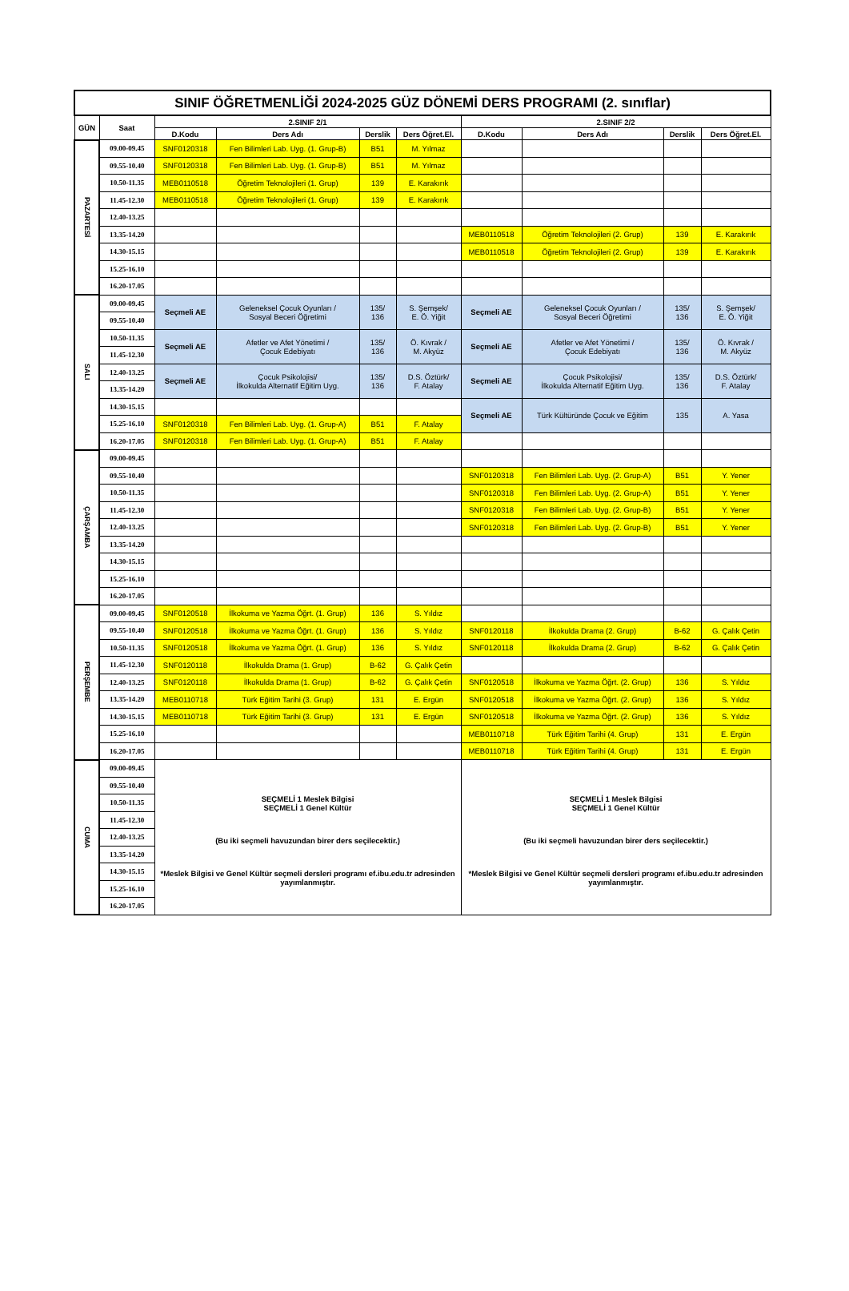| SINIF ÖĞRETMENLİĞİ 2024-2025 GÜZ DÖNEMİ DERS PROGRAMI (2. sınıflar) | | | | | | | | | |
| --- | --- | --- | --- | --- | --- | --- | --- | --- | --- |
| GÜN | Saat | 2.SINIF 2/1 | | | | 2.SINIF 2/2 | | | |
| | | D.Kodu | Ders Adı | Derslik | Ders Öğret.El. | D.Kodu | Ders Adı | Derslik | Ders Öğret.El. |
| PAZARTESİ | 09.00-09.45 | SNF0120318 | Fen Bilimleri Lab. Uyg. (1. Grup-B) | B51 | M. Yılmaz | | | | |
| | 09.55-10.40 | SNF0120318 | Fen Bilimleri Lab. Uyg. (1. Grup-B) | B51 | M. Yılmaz | | | | |
| | 10.50-11.35 | MEB0110518 | Öğretim Teknolojileri (1. Grup) | 139 | E. Karakırık | | | | |
| | 11.45-12.30 | MEB0110518 | Öğretim Teknolojileri (1. Grup) | 139 | E. Karakırık | | | | |
| | 12.40-13.25 | | | | | | | | |
| | 13.35-14.20 | | | | | MEB0110518 | Öğretim Teknolojileri (2. Grup) | 139 | E. Karakırık |
| | 14.30-15.15 | | | | | MEB0110518 | Öğretim Teknolojileri (2. Grup) | 139 | E. Karakırık |
| | 15.25-16.10 | | | | | | | | |
| | 16.20-17.05 | | | | | | | | |
| SALI | 09.00-09.45 | Seçmeli AE | Geleneksel Çocuk Oyunları / Sosyal Beceri Öğretimi | 135/ 136 | S. Şemşek/ E. Ö. Yiğit | Seçmeli AE | Geleneksel Çocuk Oyunları / Sosyal Beceri Öğretimi | 135/ 136 | S. Şemşek/ E. Ö. Yiğit |
| | 09.55-10.40 | | | | | | | | |
| | 10.50-11.35 | Seçmeli AE | Afetler ve Afet Yönetimi / Çocuk Edebiyatı | 135/ 136 | Ö. Kıvrak / M. Akyüz | Seçmeli AE | Afetler ve Afet Yönetimi / Çocuk Edebiyatı | 135/ 136 | Ö. Kıvrak / M. Akyüz |
| | 11.45-12.30 | | | | | | | | |
| | 12.40-13.25 | Seçmeli AE | Çocuk Psikolojisi/ İlkokulda Alternatif Eğitim Uyg. | 135/ 136 | D.S. Öztürk/ F. Atalay | Seçmeli AE | Çocuk Psikolojisi/ İlkokulda Alternatif Eğitim Uyg. | 135/ 136 | D.S. Öztürk/ F. Atalay |
| | 13.35-14.20 | | | | | | | | |
| | 14.30-15.15 | | | | | Seçmeli AE | Türk Kültüründe Çocuk ve Eğitim | 135 | A. Yasa |
| | 15.25-16.10 | SNF0120318 | Fen Bilimleri Lab. Uyg. (1. Grup-A) | B51 | F. Atalay | | | | |
| | 16.20-17.05 | SNF0120318 | Fen Bilimleri Lab. Uyg. (1. Grup-A) | B51 | F. Atalay | | | | |
| ÇARŞAMBA | 09.00-09.45 | | | | | | | | |
| | 09.55-10.40 | | | | | SNF0120318 | Fen Bilimleri Lab. Uyg. (2. Grup-A) | B51 | Y. Yener |
| | 10.50-11.35 | | | | | SNF0120318 | Fen Bilimleri Lab. Uyg. (2. Grup-A) | B51 | Y. Yener |
| | 11.45-12.30 | | | | | SNF0120318 | Fen Bilimleri Lab. Uyg. (2. Grup-B) | B51 | Y. Yener |
| | 12.40-13.25 | | | | | SNF0120318 | Fen Bilimleri Lab. Uyg. (2. Grup-B) | B51 | Y. Yener |
| | 13.35-14.20 | | | | | | | | |
| | 14.30-15.15 | | | | | | | | |
| | 15.25-16.10 | | | | | | | | |
| | 16.20-17.05 | | | | | | | | |
| PERŞEMBE | 09.00-09.45 | SNF0120518 | İlkokuma ve Yazma Öğrt. (1. Grup) | 136 | S. Yıldız | | | | |
| | 09.55-10.40 | SNF0120518 | İlkokuma ve Yazma Öğrt. (1. Grup) | 136 | S. Yıldız | SNF0120118 | İlkokulda Drama (2. Grup) | B-62 | G. Çalık Çetin |
| | 10.50-11.35 | SNF0120518 | İlkokuma ve Yazma Öğrt. (1. Grup) | 136 | S. Yıldız | SNF0120118 | İlkokulda Drama (2. Grup) | B-62 | G. Çalık Çetin |
| | 11.45-12.30 | SNF0120118 | İlkokulda Drama (1. Grup) | B-62 | G. Çalık Çetin | | | | |
| | 12.40-13.25 | SNF0120118 | İlkokulda Drama (1. Grup) | B-62 | G. Çalık Çetin | SNF0120518 | İlkokuma ve Yazma Öğrt. (2. Grup) | 136 | S. Yıldız |
| | 13.35-14.20 | MEB0110718 | Türk Eğitim Tarihi (3. Grup) | 131 | E. Ergün | SNF0120518 | İlkokuma ve Yazma Öğrt. (2. Grup) | 136 | S. Yıldız |
| | 14.30-15.15 | MEB0110718 | Türk Eğitim Tarihi (3. Grup) | 131 | E. Ergün | SNF0120518 | İlkokuma ve Yazma Öğrt. (2. Grup) | 136 | S. Yıldız |
| | 15.25-16.10 | | | | | MEB0110718 | Türk Eğitim Tarihi (4. Grup) | 131 | E. Ergün |
| | 16.20-17.05 | | | | | MEB0110718 | Türk Eğitim Tarihi (4. Grup) | 131 | E. Ergün |
| CUMA | 09.00-09.45 | SEÇMELİ 1 Meslek Bilgisi SEÇMELİ 1 Genel Kültür (Bu iki seçmeli havuzundan birer ders seçilecektir.) *Meslek Bilgisi ve Genel Kültür seçmeli dersleri programı ef.ibu.edu.tr adresinden yayımlanmıştır. | | | | SEÇMELİ 1 Meslek Bilgisi SEÇMELİ 1 Genel Kültür (Bu iki seçmeli havuzundan birer ders seçilecektir.) *Meslek Bilgisi ve Genel Kültür seçmeli dersleri programı ef.ibu.edu.tr adresinden yayımlanmıştır. | | | |
| | 09.55-10.40 | | | | | | | | |
| | 10.50-11.35 | | | | | | | | |
| | 11.45-12.30 | | | | | | | | |
| | 12.40-13.25 | | | | | | | | |
| | 13.35-14.20 | | | | | | | | |
| | 14.30-15.15 | | | | | | | | |
| | 15.25-16.10 | | | | | | | | |
| | 16.20-17.05 | | | | | | | | |